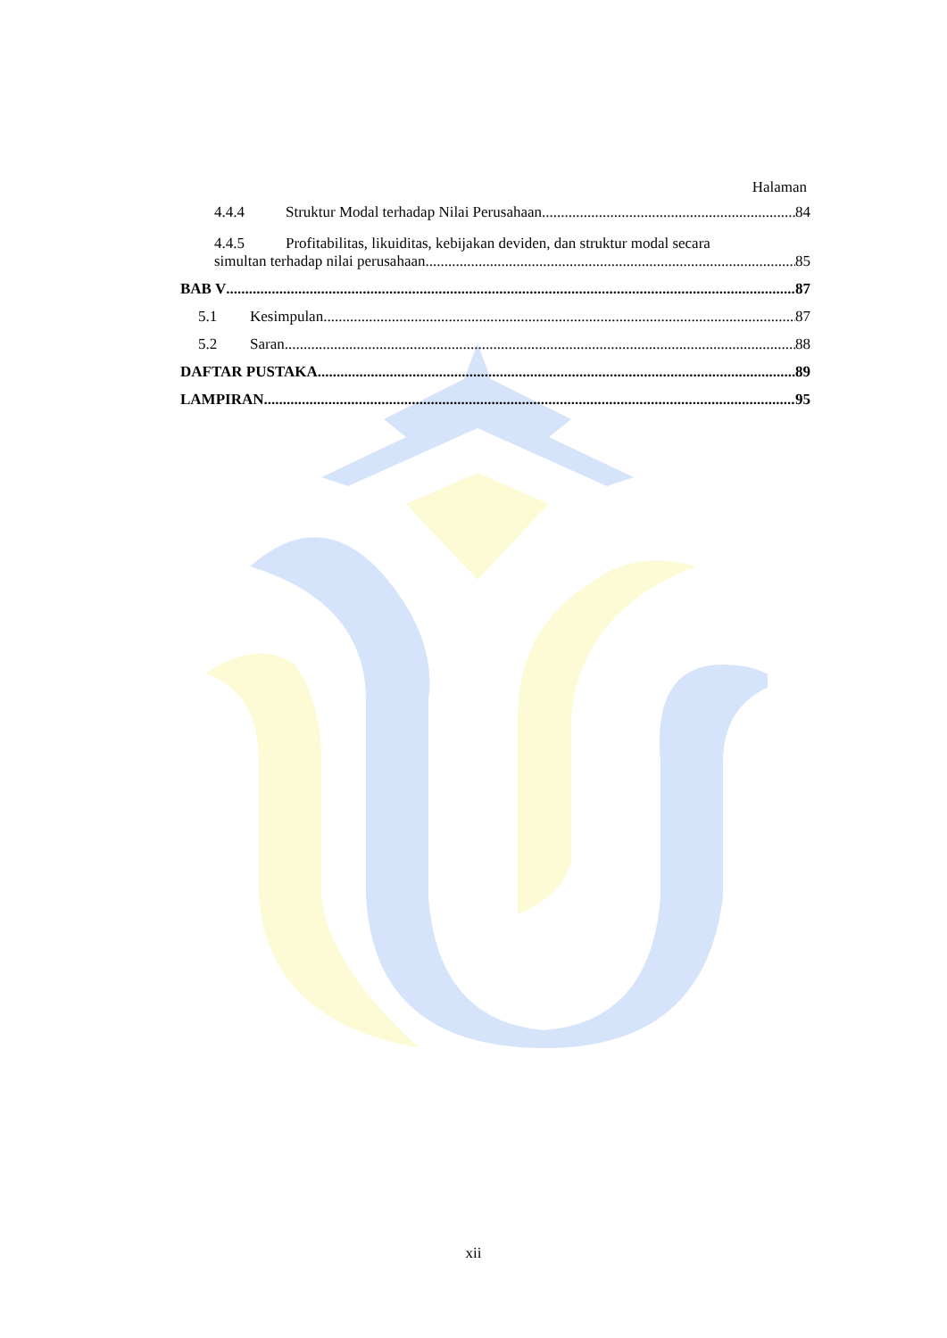Halaman
4.4.4 Struktur Modal terhadap Nilai Perusahaan 84
4.4.5 Profitabilitas, likuiditas, kebijakan deviden, dan struktur modal secara
simultan terhadap nilai perusahaan 85
BAB V 87
5.1 Kesimpulan 87
5.2 Saran 88
DAFTAR PUSTAKA 89
LAMPIRAN 95
xii